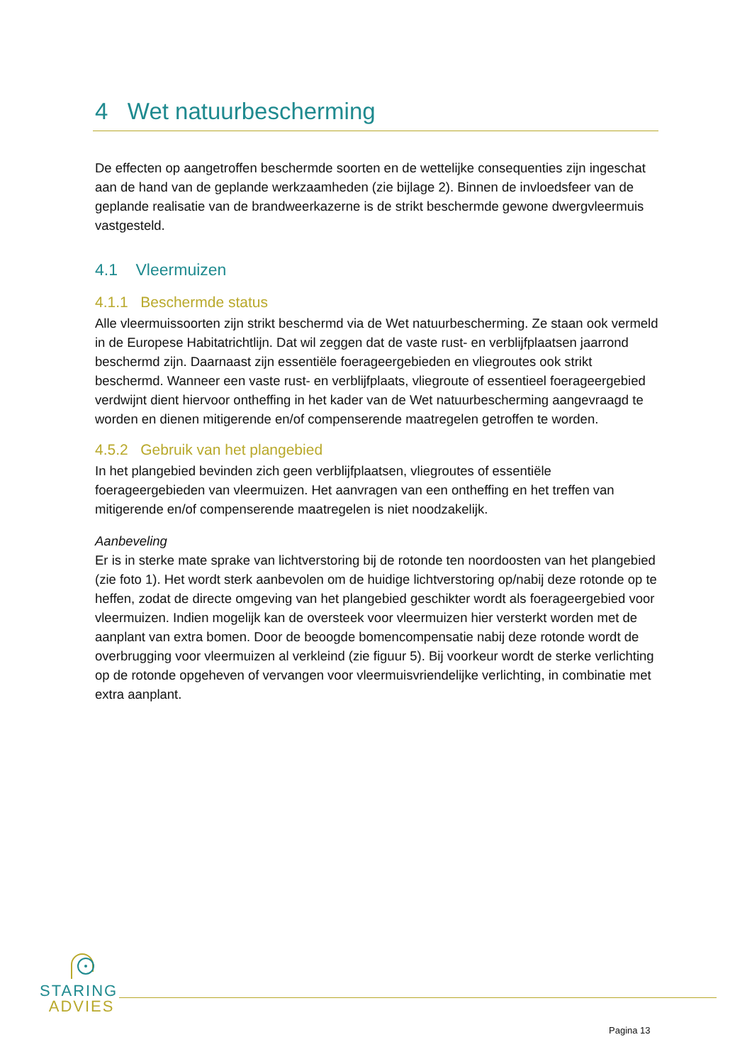4 Wet natuurbescherming
De effecten op aangetroffen beschermde soorten en de wettelijke consequenties zijn ingeschat aan de hand van de geplande werkzaamheden (zie bijlage 2). Binnen de invloedsfeer van de geplande realisatie van de brandweerkazerne is de strikt beschermde gewone dwergvleermuis vastgesteld.
4.1 Vleermuizen
4.1.1 Beschermde status
Alle vleermuissoorten zijn strikt beschermd via de Wet natuurbescherming. Ze staan ook vermeld in de Europese Habitatrichtlijn. Dat wil zeggen dat de vaste rust- en verblijfplaatsen jaarrond beschermd zijn. Daarnaast zijn essentiële foerageergebieden en vliegroutes ook strikt beschermd. Wanneer een vaste rust- en verblijfplaats, vliegroute of essentieel foerageergebied verdwijnt dient hiervoor ontheffing in het kader van de Wet natuurbescherming aangevraagd te worden en dienen mitigerende en/of compenserende maatregelen getroffen te worden.
4.5.2 Gebruik van het plangebied
In het plangebied bevinden zich geen verblijfplaatsen, vliegroutes of essentiële foerageergebieden van vleermuizen. Het aanvragen van een ontheffing en het treffen van mitigerende en/of compenserende maatregelen is niet noodzakelijk.
Aanbeveling
Er is in sterke mate sprake van lichtverstoring bij de rotonde ten noordoosten van het plangebied (zie foto 1). Het wordt sterk aanbevolen om de huidige lichtverstoring op/nabij deze rotonde op te heffen, zodat de directe omgeving van het plangebied geschikter wordt als foerageergebied voor vleermuizen. Indien mogelijk kan de oversteek voor vleermuizen hier versterkt worden met de aanplant van extra bomen. Door de beoogde bomencompensatie nabij deze rotonde wordt de overbrugging voor vleermuizen al verkleind (zie figuur 5). Bij voorkeur wordt de sterke verlichting op de rotonde opgeheven of vervangen voor vleermuisvriendelijke verlichting, in combinatie met extra aanplant.
STARING
ADVIES
Pagina 13